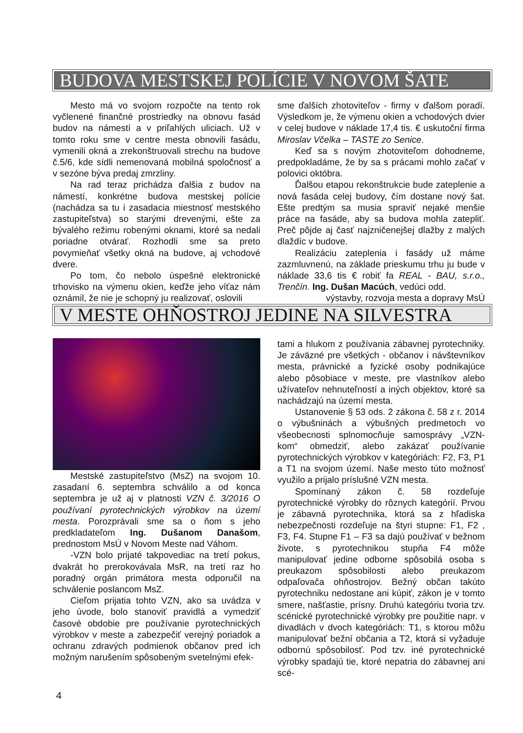BUDOVA MESTSKEJ POLÍCIE V NOVOM ŠATE
Mesto má vo svojom rozpočte na tento rok vyčlenené finančné prostriedky na obnovu fasád budov na námestí a v priľahlých uliciach. Už v tomto roku sme v centre mesta obnovili fasádu, vymenili okná a zrekonštruovali strechu na budove č.5/6, kde sídli nemenovaná mobilná spoločnosť a v sezóne býva predaj zmrzliny.
Na rad teraz prichádza ďalšia z budov na námestí, konkrétne budova mestskej polície (nachádza sa tu i zasadacia miestnosť mestského zastupiteľstva) so starými drevenými, ešte za bývalého režimu robenými oknami, ktoré sa nedali poriadne otvárať. Rozhodli sme sa preto povymieňať všetky okná na budove, aj vchodové dvere.
Po tom, čo nebolo úspešné elektronické trhovisko na výmenu okien, keďže jeho víťaz nám oznámil, že nie je schopný ju realizovať, oslovili
sme ďalších zhotoviteľov - firmy v ďalšom poradí. Výsledkom je, že výmenu okien a vchodových dvier v celej budove v náklade 17,4 tis. € uskutoční firma Miroslav Včelka – TASTE zo Senice.
Keď sa s novým zhotoviteľom dohodneme, predpokladáme, že by sa s prácami mohlo začať v polovici októbra.
Ďalšou etapou rekonštrukcie bude zateplenie a nová fasáda celej budovy, čím dostane nový šat. Ešte predtým sa musia spraviť nejaké menšie práce na fasáde, aby sa budova mohla zatepliť. Preč pôjde aj časť najzničenejšej dlažby z malých dlaždíc v budove.
Realizáciu zateplenia i fasády už máme zazmluvnenú, na základe prieskumu trhu ju bude v náklade 33,6 tis € robiť fa REAL - BAU, s.r.o., Trenčín. Ing. Dušan Macúch, vedúci odd.
výstavby, rozvoja mesta a dopravy MsÚ
V MESTE OHŇOSTROJ JEDINE NA SILVESTRA
Mestské zastupiteľstvo (MsZ) na svojom 10. zasadaní 6. septembra schválilo a od konca septembra je už aj v platnosti VZN č. 3/2016 O používaní pyrotechnických výrobkov na území mesta. Porozprávali sme sa o ňom s jeho predkladateľom Ing. Dušanom Današom, prednostom MsÚ v Novom Meste nad Váhom.
-VZN bolo prijaté takpovediac na tretí pokus, dvakrát ho prerokovávala MsR, na tretí raz ho poradný orgán primátora mesta odporučil na schválenie poslancom MsZ.
Cieľom prijatia tohto VZN, ako sa uvádza v jeho úvode, bolo stanoviť pravidlá a vymedziť časové obdobie pre používanie pyrotechnických výrobkov v meste a zabezpečiť verejný poriadok a ochranu zdravých podmienok občanov pred ich možným narušením spôsobeným svetelnými efek-
tami a hlukom z používania zábavnej pyrotechniky. Je záväzné pre všetkých - občanov i návštevníkov mesta, právnické a fyzické osoby podnikajúce alebo pôsobiace v meste, pre vlastníkov alebo užívateľov nehnuteľností a iných objektov, ktoré sa nachádzajú na území mesta.
Ustanovenie § 53 ods. 2 zákona č. 58 z r. 2014 o výbušninách a výbušných predmetoch vo všeobecnosti splnomocňuje samosprávy „VZN-kom“ obmedziť, alebo zakázať používanie pyrotechnických výrobkov v kategóriách: F2, F3, P1 a T1 na svojom území. Naše mesto túto možnosť využilo a prijalo príslušné VZN mesta.
Spomínaný zákon č. 58 rozdeľuje pyrotechnické výrobky do rôznych kategórií. Prvou je zábavná pyrotechnika, ktorá sa z hľadiska nebezpečnosti rozdeľuje na štyri stupne: F1, F2 , F3, F4. Stupne F1 – F3 sa dajú používať v bežnom živote, s pyrotechnikou stupňa F4 môže manipulovať jedine odborne spôsobilá osoba s preukazom spôsobilosti alebo preukazom odpaľovača ohňostrojov. Bežný občan takúto pyrotechniku nedostane ani kúpiť, zákon je v tomto smere, našťastie, prísny. Druhú kategóriu tvoria tzv. scénické pyrotechnické výrobky pre použitie napr. v divadlách v dvoch kategóriách: T1, s ktorou môžu manipulovať bežní občania a T2, ktorá si vyžaduje odbornú spôsobilosť. Pod tzv. iné pyrotechnické výrobky spadajú tie, ktoré nepatria do zábavnej ani scé-
4